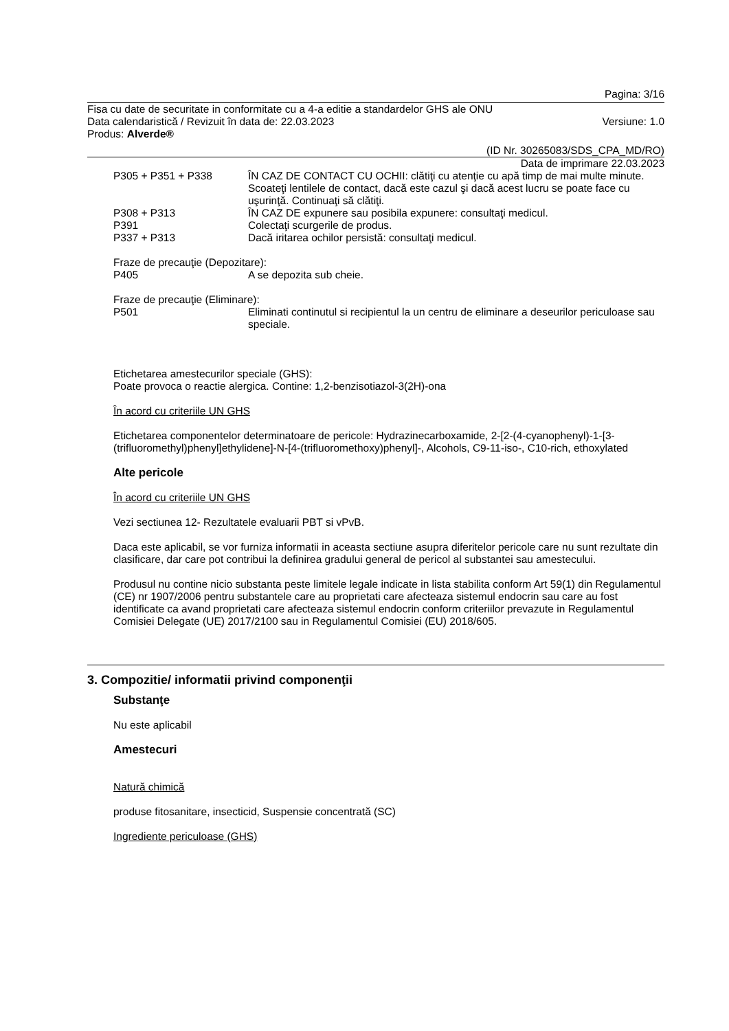Pagina: 3/16
Fisa cu date de securitate in conformitate cu a 4-a editie a standardelor GHS ale ONU
Data calendaristică / Revizuit în data de: 22.03.2023 Versiune: 1.0
Produs: Alverde®
(ID Nr. 30265083/SDS_CPA_MD/RO)
Data de imprimare 22.03.2023
P305 + P351 + P338 ÎN CAZ DE CONTACT CU OCHII: clătiţi cu atenţie cu apă timp de mai multe minute. Scoateţi lentilele de contact, dacă este cazul şi dacă acest lucru se poate face cu uşurinţă. Continuaţi să clătiţi.
P308 + P313 ÎN CAZ DE expunere sau posibila expunere: consultaţi medicul.
P391 Colectaţi scurgerile de produs.
P337 + P313 Dacă iritarea ochilor persistă: consultaţi medicul.
Fraze de precauţie (Depozitare):
P405 A se depozita sub cheie.
Fraze de precauţie (Eliminare):
P501 Eliminati continutul si recipientul la un centru de eliminare a deseurilor periculoase sau speciale.
Etichetarea amestecurilor speciale (GHS):
Poate provoca o reactie alergica. Contine: 1,2-benzisotiazol-3(2H)-ona
În acord cu criteriile UN GHS
Etichetarea componentelor determinatoare de pericole: Hydrazinecarboxamide, 2-[2-(4-cyanophenyl)-1-[3-(trifluoromethyl)phenyl]ethylidene]-N-[4-(trifluoromethoxy)phenyl]-, Alcohols, C9-11-iso-, C10-rich, ethoxylated
Alte pericole
În acord cu criteriile UN GHS
Vezi sectiunea 12- Rezultatele evaluarii PBT si vPvB.
Daca este aplicabil, se vor furniza informatii in aceasta sectiune asupra diferitelor pericole care nu sunt rezultate din clasificare, dar care pot contribui la definirea gradului general de pericol al substantei sau amestecului.
Produsul nu contine nicio substanta peste limitele legale indicate in lista stabilita conform Art 59(1) din Regulamentul (CE) nr 1907/2006 pentru substantele care au proprietati care afecteaza sistemul endocrin sau care au fost identificate ca avand proprietati care afecteaza sistemul endocrin conform criteriilor prevazute in Regulamentul Comisiei Delegate (UE) 2017/2100 sau in Regulamentul Comisiei (EU) 2018/605.
3. Compozitie/ informatii privind componenţii
Substanţe
Nu este aplicabil
Amestecuri
Natură chimică
produse fitosanitare, insecticid, Suspensie concentrată (SC)
Ingrediente periculoase (GHS)